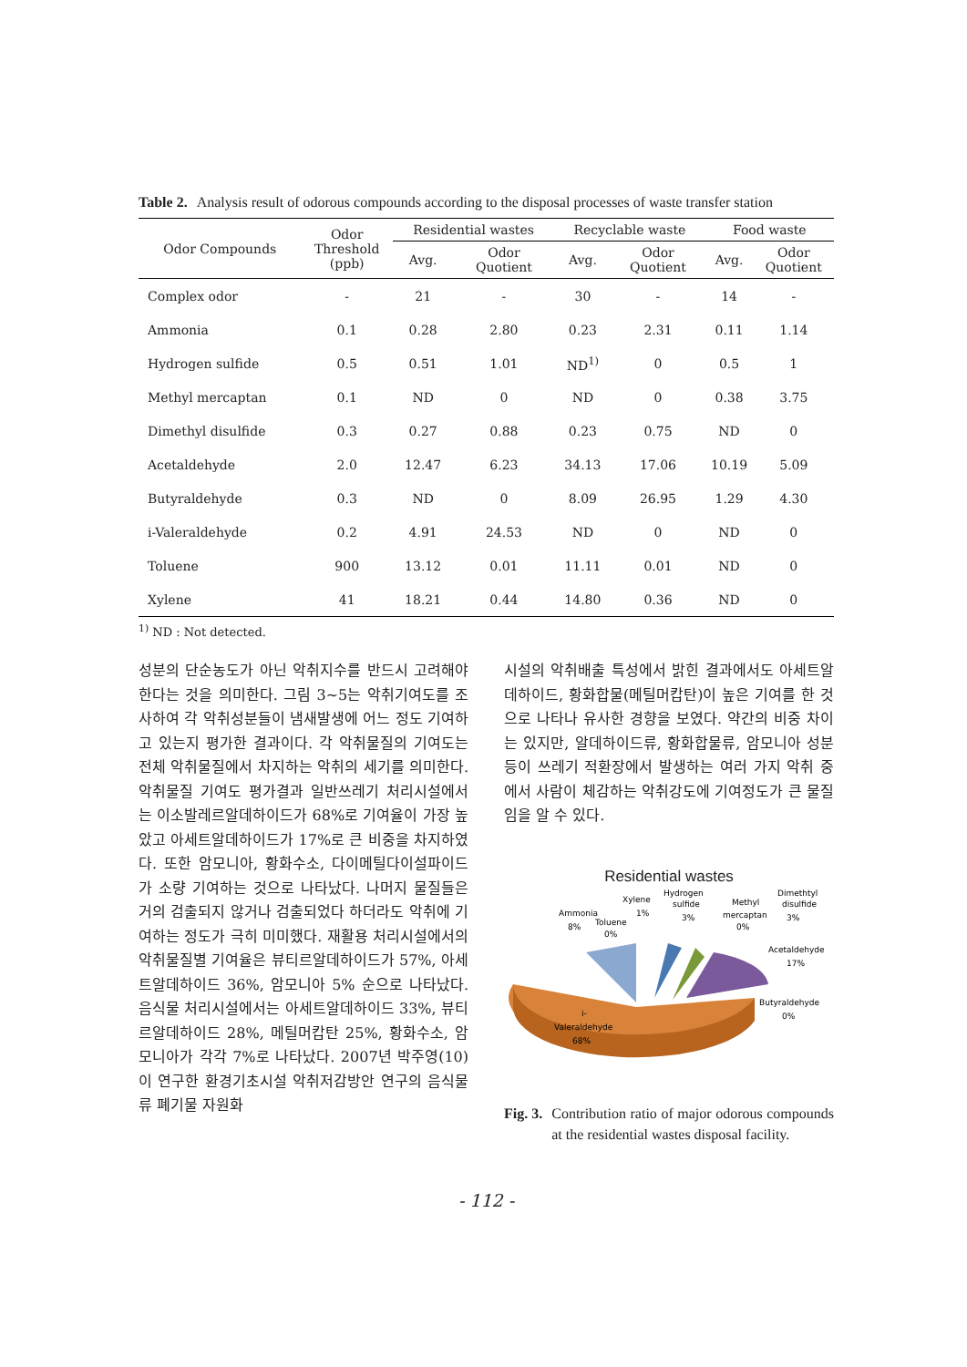Table 2. Analysis result of odorous compounds according to the disposal processes of waste transfer station
| Odor Compounds | Odor Threshold (ppb) | Residential wastes | | Recyclable waste | | Food waste | |
| --- | --- | --- | --- | --- | --- | --- | --- |
| | | Avg. | Odor Quotient | Avg. | Odor Quotient | Avg. | Odor Quotient |
| Complex odor | - | 21 | - | 30 | - | 14 | - |
| Ammonia | 0.1 | 0.28 | 2.80 | 0.23 | 2.31 | 0.11 | 1.14 |
| Hydrogen sulfide | 0.5 | 0.51 | 1.01 | ND<sup>1)</sup> | 0 | 0.5 | 1 |
| Methyl mercaptan | 0.1 | ND | 0 | ND | 0 | 0.38 | 3.75 |
| Dimethyl disulfide | 0.3 | 0.27 | 0.88 | 0.23 | 0.75 | ND | 0 |
| Acetaldehyde | 2.0 | 12.47 | 6.23 | 34.13 | 17.06 | 10.19 | 5.09 |
| Butyraldehyde | 0.3 | ND | 0 | 8.09 | 26.95 | 1.29 | 4.30 |
| i-Valeraldehyde | 0.2 | 4.91 | 24.53 | ND | 0 | ND | 0 |
| Toluene | 900 | 13.12 | 0.01 | 11.11 | 0.01 | ND | 0 |
| Xylene | 41 | 18.21 | 0.44 | 14.80 | 0.36 | ND | 0 |
<sup>1)</sup> ND : Not detected.
성분의 단순농도가 아닌 악취지수를 반드시 고려해야 한다는 것을 의미한다. 그림 3~5는 악취기여도를 조사하여 각 악취성분들이 냄새발생에 어느 정도 기여하고 있는지 평가한 결과이다. 각 악취물질의 기여도는 전체 악취물질에서 차지하는 악취의 세기를 의미한다. 악취물질 기여도 평가결과 일반쓰레기 처리시설에서는 이소발레르알데하이드가 68%로 기여율이 가장 높았고 아세트알데하이드가 17%로 큰 비중을 차지하였다. 또한 암모니아, 황화수소, 다이메틸다이설파이드가 소량 기여하는 것으로 나타났다. 나머지 물질들은 거의 검출되지 않거나 검출되었다 하더라도 악취에 기여하는 정도가 극히 미미했다. 재활용 처리시설에서의 악취물질별 기여율은 뷰티르알데하이드가 57%, 아세트알데하이드 36%, 암모니아 5% 순으로 나타났다. 음식물 처리시설에서는 아세트알데하이드 33%, 뷰티르알데하이드 28%, 메틸머캅탄 25%, 황화수소, 암모니아가 각각 7%로 나타났다. 2007년 박주영(10)이 연구한 환경기초시설 악취저감방안 연구의 음식물류 폐기물 자원화
시설의 악취배출 특성에서 밝힌 결과에서도 아세트알데하이드, 황화합물(메틸머캅탄)이 높은 기여를 한 것으로 나타나 유사한 경향을 보였다. 약간의 비중 차이는 있지만, 알데하이드류, 황화합물류, 암모니아 성분 등이 쓰레기 적환장에서 발생하는 여러 가지 악취 중에서 사람이 체감하는 악취강도에 기여정도가 큰 물질임을 알 수 있다.
Residential wastes
Ammonia
8%
Toluene
0%
Xylene
1%
Hydrogen
sulfide
3%
Methyl
mercaptan
0%
Dimethtyl
disulfide
3%
Acetaldehyde
17%
Butyraldehyde
0%
i-
Valeraldehyde
68%
Fig. 3. Contribution ratio of major odorous compounds at the residential wastes disposal facility.
- 112 -